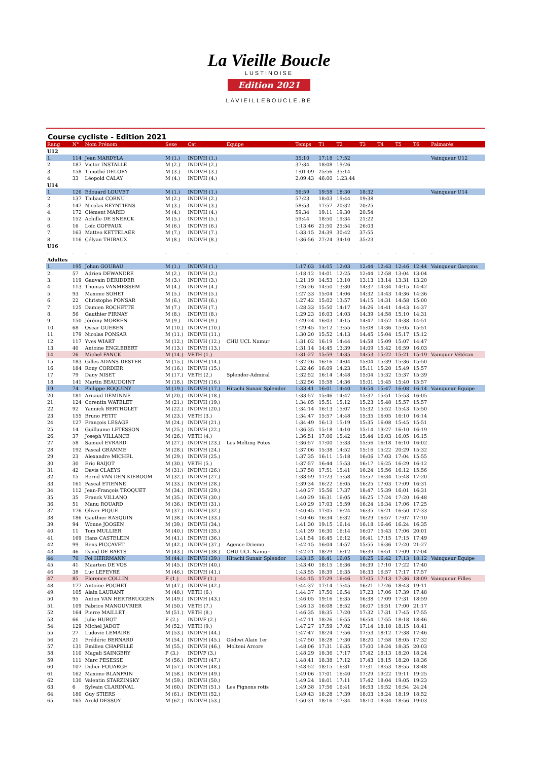La Vieille Boucle
LUSTINOISE
Edition 2021
LAVIEILLEBOUCLE.BE
Course cycliste - Edition 2021
| Rang | N° | Nom Prénom | Sexe | Cat | Equipe | Temps | T1 | T2 | T3 | T4 | T5 | T6 | Palmarès |
| --- | --- | --- | --- | --- | --- | --- | --- | --- | --- | --- | --- | --- | --- |
| U12 | | | | | | | | | | | | | |
| 1. | 114 | Jean MARDYLA | M (1.) | INDIVH (1.) | | 35:10 | 17:18 | 17:52 | | | | | Vainqueur U12 |
| 2. | 187 | Victor INSTALLE | M (2.) | INDIVH (2.) | | 37:34 | 18:08 | 19:26 | | | | | |
| 3. | 158 | Timothé DELORY | M (3.) | INDIVH (3.) | | 1:01:09 | 25:56 | 35:14 | | | | | |
| 4. | 33 | Léopold CALAY | M (4.) | INDIVH (4.) | | 2:09:43 | 46:00 | 1:23:44 | | | | | |
| U14 | | | | | | | | | | | | | |
| 1. | 126 | Edouard LOUVET | M (1.) | INDIVH (1.) | | 56:59 | 19:58 | 18:30 | 18:32 | | | | Vainqueur U14 |
| 2. | 137 | Thibaut CORNU | M (2.) | INDIVH (2.) | | 57:23 | 18:03 | 19:44 | 19:38 | | | | |
| 3. | 147 | Nicolas REYNTIENS | M (3.) | INDIVH (3.) | | 58:53 | 17:57 | 20:32 | 20:25 | | | | |
| 4. | 172 | Clément MARID | M (4.) | INDIVH (4.) | | 59:34 | 19:11 | 19:30 | 20:54 | | | | |
| 5. | 152 | Achille DE SNERCK | M (5.) | INDIVH (5.) | | 59:44 | 18:50 | 19:34 | 21:22 | | | | |
| 6. | 16 | Loïc GOFFAUX | M (6.) | INDIVH (6.) | | 1:13:46 | 21:50 | 25:54 | 26:03 | | | | |
| 7. | 163 | Matteo KETTELAER | M (7.) | INDIVH (7.) | | 1:33:15 | 24:39 | 30:42 | 37:55 | | | | |
| 8. | 116 | Célyan THIBAUX | M (8.) | INDIVH (8.) | | 1:36:56 | 27:24 | 34:10 | 35:23 | | | | |
| U16 | | | | | | | | | | | | | |
| - | - | - | - | - | - | - | - | - | - | - | - | - | - |
| Adultes | | | | | | | | | | | | | |
| 1. | 195 | Johan GOUBAU | M (1.) | INDIVH (1.) | | 1:17:03 | 14:05 | 12:03 | 12:44 | 12:43 | 12:46 | 12:44 | Vainqueur Garçons |
| 2. | 57 | Adrien DEWANDRE | M (2.) | INDIVH (2.) | | 1:18:12 | 14:01 | 12:25 | 12:44 | 12:58 | 13:04 | 13:04 | |
| 3. | 119 | Gauvain DERIDDER | M (3.) | INDIVH (3.) | | 1:21:19 | 14:53 | 13:10 | 13:13 | 13:14 | 13:31 | 13:20 | |
| 4. | 113 | Thomas VANMESSEM | M (4.) | INDIVH (4.) | | 1:26:26 | 14:50 | 13:30 | 14:37 | 14:34 | 14:15 | 14:42 | |
| 5. | 93 | Maxime SOHET | M (5.) | INDIVH (5.) | | 1:27:33 | 15:04 | 14:06 | 14:32 | 14:43 | 14:36 | 14:36 | |
| 6. | 22 | Christophe PONSAR | M (6.) | INDIVH (6.) | | 1:27:42 | 15:02 | 13:57 | 14:15 | 14:31 | 14:58 | 15:00 | |
| 7. | 125 | Damien ROCHETTE | M (7.) | INDIVH (7.) | | 1:28:33 | 15:50 | 14:17 | 14:26 | 14:41 | 14:43 | 14:37 | |
| 8. | 56 | Gauthier PIRNAY | M (8.) | INDIVH (8.) | | 1:29:23 | 16:03 | 14:03 | 14:39 | 14:58 | 15:10 | 14:31 | |
| 9. | 150 | Jérémy MORREN | M (9.) | INDIVH (9.) | | 1:29:24 | 16:03 | 14:15 | 14:47 | 14:52 | 14:38 | 14:51 | |
| 10. | 68 | Oscar GUEBEN | M (10.) | INDIVH (10.) | | 1:29:45 | 15:12 | 13:55 | 15:08 | 14:36 | 15:05 | 15:51 | |
| 11. | 179 | Nicolas PONSAR | M (11.) | INDIVH (11.) | | 1:30:20 | 15:52 | 14:13 | 14:45 | 15:04 | 15:17 | 15:12 | |
| 12. | 117 | Yves WIART | M (12.) | INDIVH (12.) | CHU UCL Namur | 1:31:02 | 16:19 | 14:44 | 14:58 | 15:09 | 15:07 | 14:47 | |
| 13. | 40 | Antoine ENGLEBERT | M (13.) | INDIVH (13.) | | 1:31:14 | 14:45 | 13:39 | 14:09 | 15:42 | 16:59 | 16:03 | |
| 14. | 26 | Michel FANCK | M (14.) | VETH (1.) | | 1:31:27 | 15:59 | 14:35 | 14:53 | 15:22 | 15:21 | 15:19 | Vainquer Vétéran |
| 15. | 183 | Gilles ADANS-DESTER | M (15.) | INDIVH (14.) | | 1:32:26 | 16:16 | 14:04 | 15:04 | 15:39 | 15:36 | 15:50 | |
| 16. | 184 | Rony CORDIER | M (16.) | INDIVH (15.) | | 1:32:46 | 16:09 | 14:23 | 15:11 | 15:20 | 15:49 | 15:57 | |
| 17. | 79 | Dany NISET | M (17.) | VETH (2.) | Splendor-Admiral | 1:32:52 | 16:14 | 14:48 | 15:04 | 15:32 | 15:37 | 15:39 | |
| 18. | 141 | Martin BEAUDOINT | M (18.) | INDIVH (16.) | | 1:32:56 | 15:58 | 14:36 | 15:01 | 15:45 | 15:40 | 15:57 | |
| 19. | 74 | Philippe ROQUINY | M (19.) | INDIVH (17.) | Hitachi Sunair Splendor | 1:33:41 | 16:01 | 14:40 | 14:54 | 15:47 | 16:08 | 16:14 | Vainqueur Equipe |
| 20. | 181 | Arnaud DEMINNE | M (20.) | INDIVH (18.) | | 1:33:57 | 15:46 | 14:47 | 15:37 | 15:51 | 15:53 | 16:05 | |
| 21. | 124 | Corentin WATELET | M (21.) | INDIVH (19.) | | 1:34:05 | 15:51 | 15:12 | 15:23 | 15:48 | 15:57 | 15:57 | |
| 22. | 92 | Yannick BERTHOLET | M (22.) | INDIVH (20.) | | 1:34:14 | 16:13 | 15:07 | 15:32 | 15:52 | 15:43 | 15:50 | |
| 23. | 155 | Bruno PETIT | M (23.) | VETH (3.) | | 1:34:47 | 15:57 | 14:48 | 15:35 | 16:05 | 16:10 | 16:14 | |
| 24. | 127 | François LESAGE | M (24.) | INDIVH (21.) | | 1:34:49 | 16:13 | 15:19 | 15:35 | 16:08 | 15:45 | 15:51 | |
| 25. | 14 | Guillaume LETESSON | M (25.) | INDIVH (22.) | | 1:36:35 | 15:18 | 14:10 | 15:14 | 19:27 | 16:10 | 16:19 | |
| 26. | 37 | Joseph VILLANCE | M (26.) | VETH (4.) | | 1:36:51 | 17:06 | 15:42 | 15:44 | 16:03 | 16:05 | 16:15 | |
| 27. | 58 | Samuel EVRARD | M (27.) | INDIVH (23.) | Les Melting Potes | 1:36:57 | 17:00 | 15:33 | 15:56 | 16:18 | 16:10 | 16:02 | |
| 28. | 192 | Pascal GRAMME | M (28.) | INDIVH (24.) | | 1:37:06 | 15:38 | 14:52 | 15:16 | 15:22 | 20:29 | 15:32 | |
| 29. | 23 | Alexandre MICHEL | M (29.) | INDIVH (25.) | | 1:37:35 | 16:11 | 15:18 | 16:06 | 17:03 | 17:04 | 15:55 | |
| 30. | 30 | Eric BAIJOT | M (30.) | VETH (5.) | | 1:37:57 | 16:44 | 15:53 | 16:17 | 16:25 | 16:29 | 16:12 | |
| 31. | 42 | Davis CLAEYS | M (31.) | INDIVH (26.) | | 1:37:58 | 17:51 | 15:41 | 16:24 | 15:56 | 16:12 | 15:56 | |
| 32. | 15 | Bernd VAN DEN KIEBOOM | M (32.) | INDIVH (27.) | | 1:38:59 | 17:23 | 15:58 | 15:57 | 16:34 | 15:48 | 17:20 | |
| 33. | 161 | Pascal ETIENNE | M (33.) | INDIVH (28.) | | 1:39:34 | 16:22 | 16:05 | 16:25 | 17:03 | 17:09 | 16:31 | |
| 34. | 112 | Jean-François TROQUET | M (34.) | INDIVH (29.) | | 1:40:27 | 15:56 | 17:37 | 18:47 | 15:39 | 16:01 | 16:31 | |
| 35. | 35 | Franck VILLANO | M (35.) | INDIVH (30.) | | 1:40:29 | 16:31 | 16:05 | 16:25 | 17:24 | 17:20 | 16:48 | |
| 36. | 51 | Manu ROUARD | M (36.) | INDIVH (31.) | | 1:40:29 | 17:03 | 15:59 | 16:24 | 16:34 | 17:06 | 17:25 | |
| 37. | 176 | Oliver PIQUE | M (37.) | INDIVH (32.) | | 1:40:45 | 17:05 | 16:24 | 16:35 | 16:21 | 16:50 | 17:33 | |
| 38. | 186 | Gauthier RASQUIN | M (38.) | INDIVH (33.) | | 1:40:46 | 16:34 | 16:32 | 16:29 | 16:57 | 17:07 | 17:10 | |
| 39. | 94 | Wonne JOOSEN | M (39.) | INDIVH (34.) | | 1:41:30 | 19:15 | 16:14 | 16:18 | 16:46 | 16:24 | 16:35 | |
| 40. | 11 | Tom MULLIER | M (40.) | INDIVH (35.) | | 1:41:39 | 16:30 | 16:14 | 16:07 | 15:43 | 17:06 | 20:01 | |
| 41. | 169 | Hans CASTELEIN | M (41.) | INDIVH (36.) | | 1:41:54 | 16:45 | 16:12 | 16:41 | 17:15 | 17:15 | 17:49 | |
| 42. | 99 | Rens PICCAVET | M (42.) | INDIVH (37.) | Agence Driemo | 1:42:15 | 16:04 | 14:57 | 15:55 | 16:36 | 17:20 | 21:27 | |
| 43. | 46 | David DE BAETS | M (43.) | INDIVH (38.) | CHU UCL Namur | 1:42:21 | 18:29 | 16:12 | 16:39 | 16:51 | 17:09 | 17:04 | |
| 44. | 70 | Pol HERRMANN | M (44.) | INDIVH (39.) | Hitachi Sunair Splendor | 1:43:15 | 18:41 | 16:05 | 16:25 | 16:42 | 17:13 | 18:12 | Vainqueur Equipe |
| 45. | 41 | Maarten DE VOS | M (45.) | INDIVH (40.) | | 1:43:40 | 18:15 | 16:36 | 16:39 | 17:10 | 17:22 | 17:40 | |
| 46. | 38 | Luc LEFEVRE | M (46.) | INDIVH (41.) | | 1:43:55 | 18:39 | 16:35 | 16:33 | 16:57 | 17:17 | 17:57 | |
| 47. | 85 | Florence COLLIN | F (1.) | INDIVF (1.) | | 1:44:15 | 17:29 | 16:46 | 17:05 | 17:13 | 17:36 | 18:09 | Vainqueur Filles |
| 48. | 177 | Antoine POCHET | M (47.) | INDIVH (42.) | | 1:44:37 | 17:14 | 15:45 | 16:21 | 17:26 | 18:43 | 19:11 | |
| 49. | 105 | Alain LAURANT | M (48.) | VETH (6.) | | 1:44:37 | 17:50 | 16:54 | 17:23 | 17:06 | 17:39 | 17:48 | |
| 50. | 95 | Anton VAN HERTBRUGGEN | M (49.) | INDIVH (43.) | | 1:46:05 | 19:16 | 16:35 | 16:38 | 17:09 | 17:31 | 18:59 | |
| 51. | 109 | Fabrice MANOUVRIER | M (50.) | VETH (7.) | | 1:46:13 | 16:08 | 18:52 | 16:07 | 16:51 | 17:00 | 21:17 | |
| 52. | 164 | Pierre MAILLET | M (51.) | VETH (8.) | | 1:46:35 | 18:35 | 17:20 | 17:32 | 17:31 | 17:45 | 17:55 | |
| 53. | 66 | Julie HUBOT | F (2.) | INDIVF (2.) | | 1:47:11 | 18:26 | 16:55 | 16:54 | 17:55 | 18:18 | 18:46 | |
| 54. | 129 | Michel JADOT | M (52.) | VETH (9.) | | 1:47:27 | 17:59 | 17:02 | 17:14 | 18:18 | 18:15 | 18:41 | |
| 55. | 27 | Ludovic LEMAIRE | M (53.) | INDIVH (44.) | | 1:47:47 | 18:24 | 17:56 | 17:53 | 18:12 | 17:38 | 17:46 | |
| 56. | 21 | Frédéric BERNARD | M (54.) | INDIVH (45.) | Gédiwi Alain 1er | 1:47:50 | 18:28 | 17:30 | 18:20 | 17:58 | 18:05 | 17:32 | |
| 57. | 131 | Emilien CHAPELLE | M (55.) | INDIVH (46.) | Molteni Arcore | 1:48:06 | 17:31 | 16:35 | 17:00 | 18:24 | 18:35 | 20:03 | |
| 58. | 110 | Magali SAINGERY | F (3.) | INDIVF (3.) | | 1:48:29 | 18:36 | 17:17 | 17:42 | 18:13 | 18:20 | 18:24 | |
| 59. | 111 | Marc PESESSE | M (56.) | INDIVH (47.) | | 1:48:41 | 18:38 | 17:12 | 17:43 | 18:15 | 18:20 | 18:36 | |
| 60. | 107 | Didier FOUARGE | M (57.) | INDIVH (48.) | | 1:48:52 | 18:15 | 16:31 | 17:31 | 18:53 | 18:55 | 18:48 | |
| 61. | 162 | Maxime BLANPAIN | M (58.) | INDIVH (49.) | | 1:49:06 | 17:01 | 16:40 | 17:29 | 19:22 | 19:11 | 19:25 | |
| 62. | 130 | Valentin STARZINSKY | M (59.) | INDIVH (50.) | | 1:49:24 | 18:01 | 17:11 | 17:42 | 18:04 | 19:05 | 19:23 | |
| 63. | 6 | Sylvain CLARINVAL | M (60.) | INDIVH (51.) | Les Pignons rotis | 1:49:38 | 17:56 | 16:41 | 16:53 | 16:52 | 16:54 | 24:24 | |
| 64. | 180 | Guy STIERS | M (61.) | INDIVH (52.) | | 1:49:43 | 18:28 | 17:39 | 18:03 | 18:24 | 18:19 | 18:52 | |
| 65. | 165 | Arold DESSOY | M (62.) | INDIVH (53.) | | 1:50:31 | 18:16 | 17:34 | 18:10 | 18:34 | 18:56 | 19:03 | |